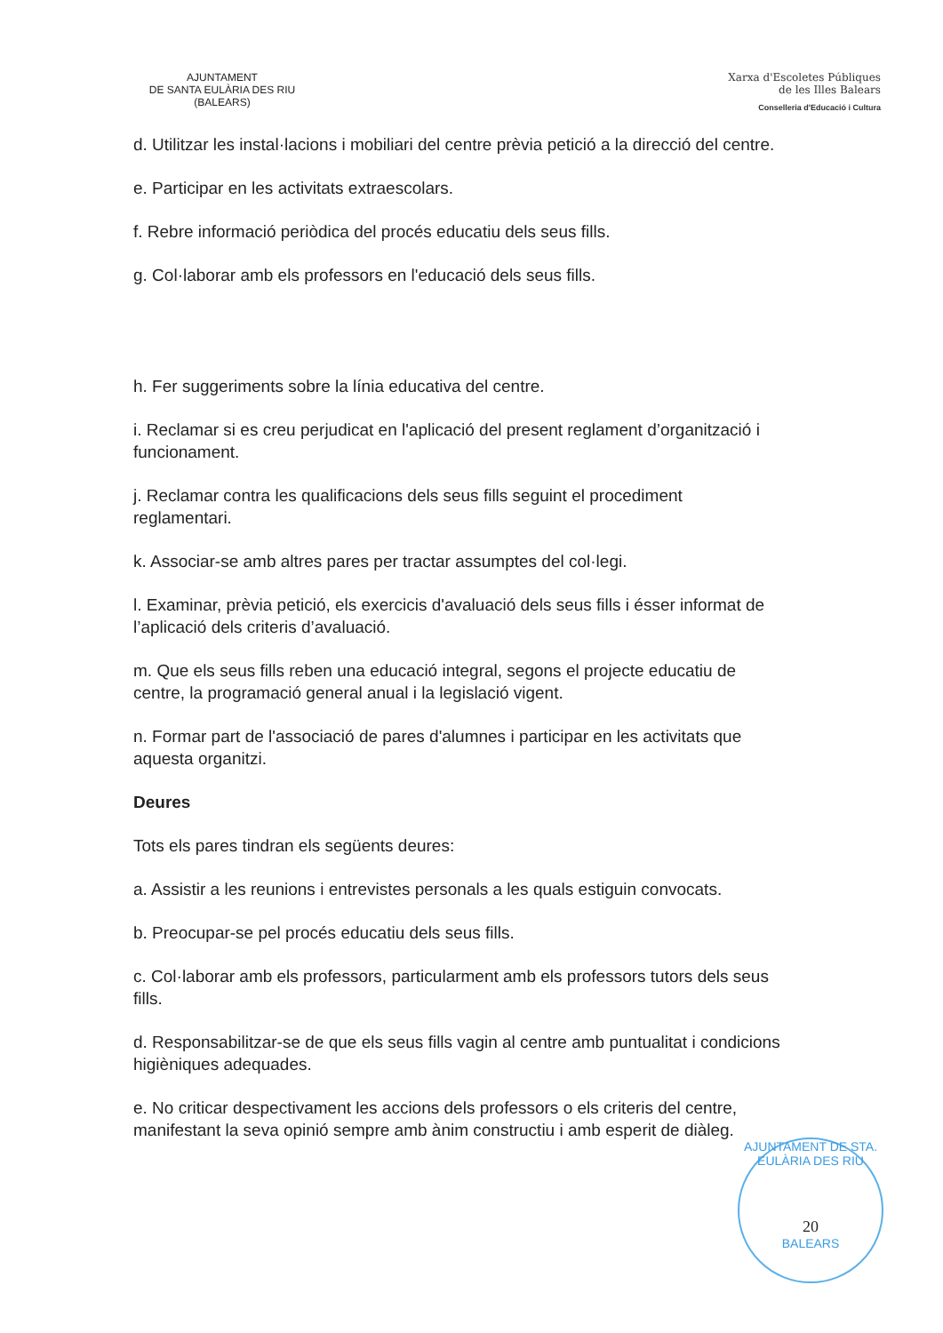AJUNTAMENT
DE SANTA EULÀRIA DES RIU
(BALEARS)
Xarxa d'Escoletes Públiques
de les Illes Balears
Conselleria d'Educació i Cultura
d. Utilitzar les instal·lacions i mobiliari del centre prèvia petició a la direcció del centre.
e. Participar en les activitats extraescolars.
f. Rebre informació periòdica del procés educatiu dels seus fills.
g. Col·laborar amb els professors en l'educació dels seus fills.
h. Fer suggeriments sobre la línia educativa del centre.
i. Reclamar si es creu perjudicat en l'aplicació del present reglament d’organització i funcionament.
j. Reclamar contra les qualificacions dels seus fills seguint el procediment reglamentari.
k. Associar-se amb altres pares per tractar assumptes del col·legi.
l. Examinar, prèvia petició, els exercicis d'avaluació dels seus fills i ésser informat de l’aplicació dels criteris d’avaluació.
m. Que els seus fills reben una educació integral, segons el projecte educatiu de centre, la programació general anual i la legislació vigent.
n. Formar part de l'associació de pares d'alumnes i participar en les activitats que aquesta organitzi.
Deures
Tots els pares tindran els següents deures:
a. Assistir a les reunions i entrevistes personals a les quals estiguin convocats.
b. Preocupar-se pel procés educatiu dels seus fills.
c. Col·laborar amb els professors, particularment amb els professors tutors dels seus fills.
d. Responsabilitzar-se de que els seus fills vagin al centre amb puntualitat i condicions higièniques adequades.
e. No criticar despectivament les accions dels professors o els criteris del centre, manifestant la seva opinió sempre amb ànim constructiu i amb esperit de diàleg.
AJUNTAMENT DE STA. EULÀRIA DES RIU
20
BALEARS